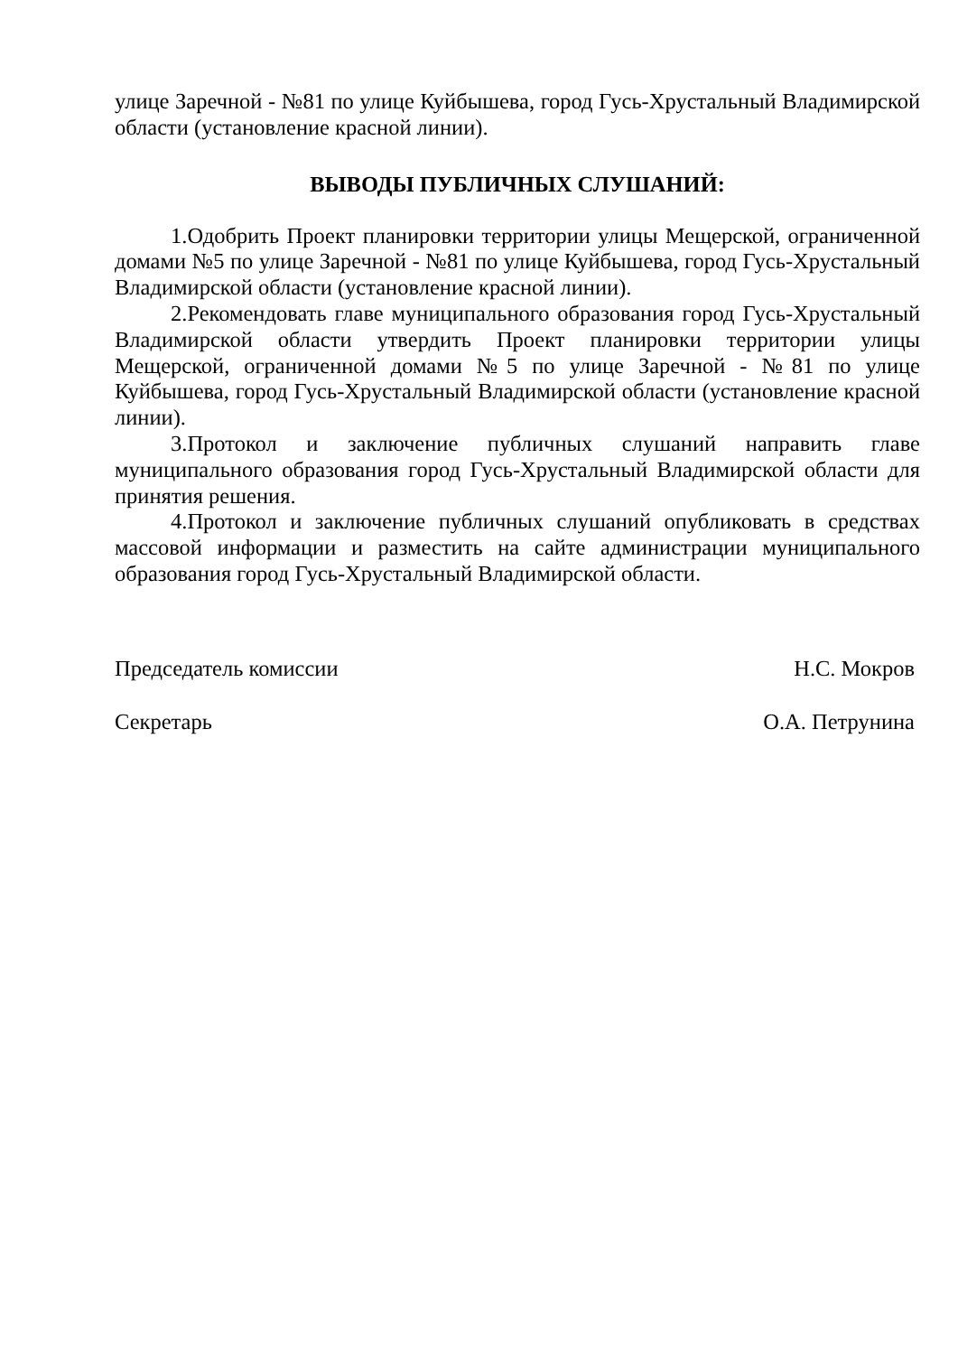улице Заречной - №81 по улице Куйбышева, город Гусь-Хрустальный Владимирской области (установление красной линии).
ВЫВОДЫ ПУБЛИЧНЫХ СЛУШАНИЙ:
1.Одобрить Проект планировки территории улицы Мещерской, ограниченной домами №5 по улице Заречной - №81 по улице Куйбышева, город Гусь-Хрустальный Владимирской области (установление красной линии).
2.Рекомендовать главе муниципального образования город Гусь-Хрустальный Владимирской области утвердить Проект планировки территории улицы Мещерской, ограниченной домами №5 по улице Заречной - №81 по улице Куйбышева, город Гусь-Хрустальный Владимирской области (установление красной линии).
3.Протокол и заключение публичных слушаний направить главе муниципального образования город Гусь-Хрустальный Владимирской области для принятия решения.
4.Протокол и заключение публичных слушаний опубликовать в средствах массовой информации и разместить на сайте администрации муниципального образования город Гусь-Хрустальный Владимирской области.
Председатель комиссии Н.С. Мокров
Секретарь О.А. Петрунина